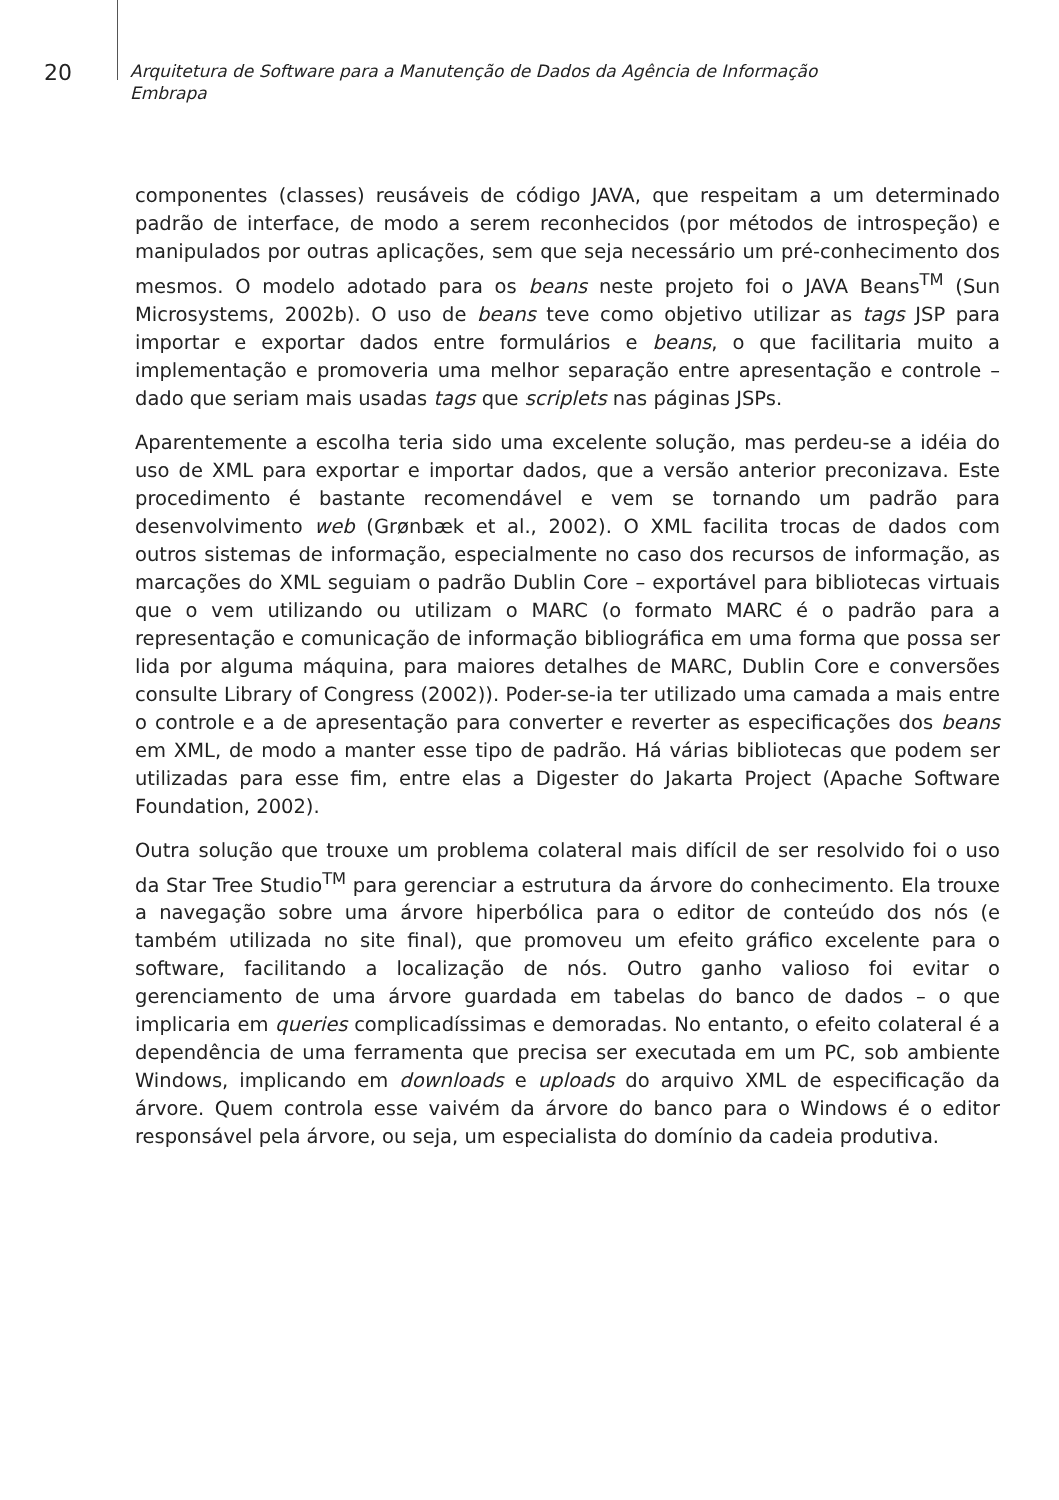20
Arquitetura de Software para a Manutenção de Dados da Agência de Informação
Embrapa
componentes (classes) reusáveis de código JAVA, que respeitam a um determinado padrão de interface, de modo a serem reconhecidos (por métodos de introspeção) e manipulados por outras aplicações, sem que seja necessário um pré-conhecimento dos mesmos. O modelo adotado para os beans neste projeto foi o JAVA Beans<sup>TM</sup> (Sun Microsystems, 2002b). O uso de beans teve como objetivo utilizar as tags JSP para importar e exportar dados entre formulários e beans, o que facilitaria muito a implementação e promoveria uma melhor separação entre apresentação e controle – dado que seriam mais usadas tags que scriplets nas páginas JSPs.
Aparentemente a escolha teria sido uma excelente solução, mas perdeu-se a idéia do uso de XML para exportar e importar dados, que a versão anterior preconizava. Este procedimento é bastante recomendável e vem se tornando um padrão para desenvolvimento web (Grønbæk et al., 2002). O XML facilita trocas de dados com outros sistemas de informação, especialmente no caso dos recursos de informação, as marcações do XML seguiam o padrão Dublin Core – exportável para bibliotecas virtuais que o vem utilizando ou utilizam o MARC (o formato MARC é o padrão para a representação e comunicação de informação bibliográfica em uma forma que possa ser lida por alguma máquina, para maiores detalhes de MARC, Dublin Core e conversões consulte Library of Congress (2002)). Poder-se-ia ter utilizado uma camada a mais entre o controle e a de apresentação para converter e reverter as especificações dos beans em XML, de modo a manter esse tipo de padrão. Há várias bibliotecas que podem ser utilizadas para esse fim, entre elas a Digester do Jakarta Project (Apache Software Foundation, 2002).
Outra solução que trouxe um problema colateral mais difícil de ser resolvido foi o uso da Star Tree Studio<sup>TM</sup> para gerenciar a estrutura da árvore do conhecimento. Ela trouxe a navegação sobre uma árvore hiperbólica para o editor de conteúdo dos nós (e também utilizada no site final), que promoveu um efeito gráfico excelente para o software, facilitando a localização de nós. Outro ganho valioso foi evitar o gerenciamento de uma árvore guardada em tabelas do banco de dados – o que implicaria em queries complicadíssimas e demoradas. No entanto, o efeito colateral é a dependência de uma ferramenta que precisa ser executada em um PC, sob ambiente Windows, implicando em downloads e uploads do arquivo XML de especificação da árvore. Quem controla esse vaivém da árvore do banco para o Windows é o editor responsável pela árvore, ou seja, um especialista do domínio da cadeia produtiva.